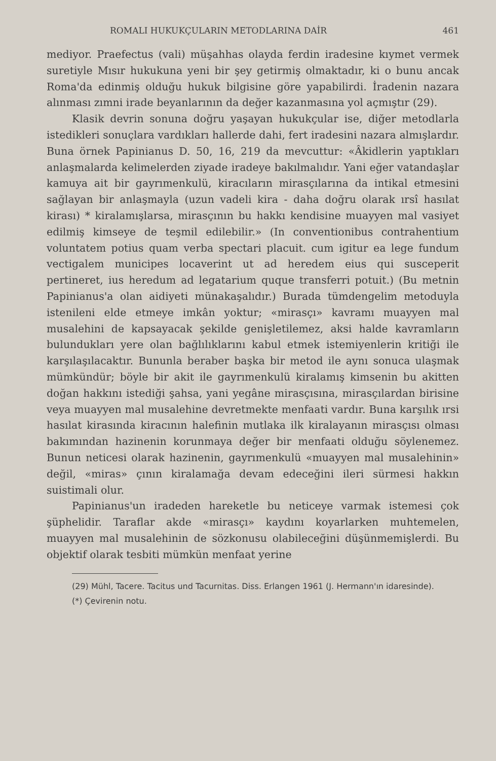ROMALI HUKUKÇULARIN METODLARINA DAİR 461
mediyor. Praefectus (vali) müşahhas olayda ferdin iradesine kıymet vermek suretiyle Mısır hukukuna yeni bir şey getirmiş olmaktadır, ki o bunu ancak Roma'da edinmiş olduğu hukuk bilgisine göre yapabilirdi. İradenin nazara alınması zımni irade beyanlarının da değer kazanmasına yol açmıştır (29).
Klasik devrin sonuna doğru yaşayan hukukçular ise, diğer metodlarla istedikleri sonuçlara vardıkları hallerde dahi, fert iradesini nazara almışlardır. Buna örnek Papinianus D. 50, 16, 219 da mevcuttur: «Âkidlerin yaptıkları anlaşmalarda kelimelerden ziyade iradeye bakılmalıdır. Yani eğer vatandaşlar kamuya ait bir gayrımenkulü, kiracıların mirasçılarına da intikal etmesini sağlayan bir anlaşmayla (uzun vadeli kira - daha doğru olarak ırsî hasılat kirası) * kiralamışlarsa, mirasçının bu hakkı kendisine muayyen mal vasiyet edilmiş kimseye de teşmil edilebilir.» (In conventionibus contrahentium voluntatem potius quam verba spectari placuit. cum igitur ea lege fundum vectigalem municipes locaverint ut ad heredem eius qui susceperit pertineret, ius heredum ad legatarium quque transferri potuit.) (Bu metnin Papinianus'a olan aidiyeti münakaşalıdır.) Burada tümdengelim metoduyla istenileni elde etmeye imkân yoktur; «mirasçı» kavramı muayyen mal musalehini de kapsayacak şekilde genişletilemez, aksi halde kavramların bulundukları yere olan bağlılıklarını kabul etmek istemiyenlerin kritiği ile karşılaşılacaktır. Bununla beraber başka bir metod ile aynı sonuca ulaşmak mümkündür; böyle bir akit ile gayrımenkulü kiralamış kimsenin bu akitten doğan hakkını istediği şahsa, yani yegâne mirasçısına, mirasçılardan birisine veya muayyen mal musalehine devretmekte menfaati vardır. Buna karşılık ırsi hasılat kirasında kiracının halefinin mutlaka ilk kiralayanın mirasçısı olması bakımından hazinenin korunmaya değer bir menfaati olduğu söylenemez. Bunun neticesi olarak hazinenin, gayrımenkulü «muayyen mal musalehinin» değil, «miras» çının kiralamağa devam edeceğini ileri sürmesi hakkın suistimali olur.
Papinianus'un iradeden hareketle bu neticeye varmak istemesi çok şüphelidir. Taraflar akde «mirasçı» kaydını koyarlarken muhtemelen, muayyen mal musalehinin de sözkonusu olabileceğini düşünmemişlerdi. Bu objektif olarak tesbiti mümkün menfaat yerine
(29) Mühl, Tacere. Tacitus und Tacurnitas. Diss. Erlangen 1961 (J. Hermann'ın idaresinde).
(*) Çevirenin notu.